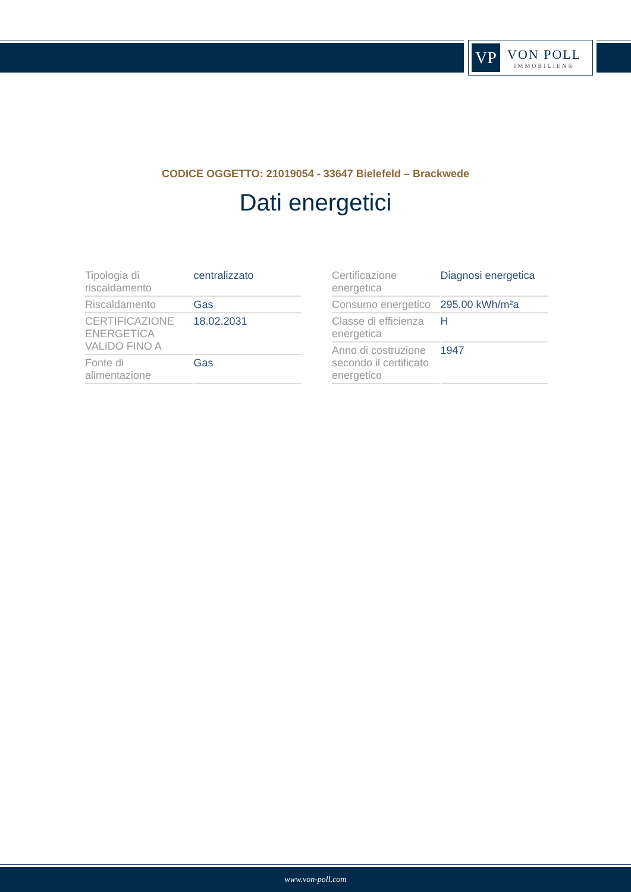VP
VON POLL
IMMOBILIEN®
CODICE OGGETTO: 21019054 - 33647 Bielefeld – Brackwede
Dati energetici
| Tipologia di riscaldamento | centralizzato |
| Riscaldamento | Gas |
| CERTIFICAZIONE ENERGETICA VALIDO FINO A | 18.02.2031 |
| Fonte di alimentazione | Gas |
| Certificazione energetica | Diagnosi energetica |
| Consumo energetico | 295.00 kWh/m²a |
| Classe di efficienza energetica | H |
| Anno di costruzione secondo il certificato energetico | 1947 |
www.von-poll.com